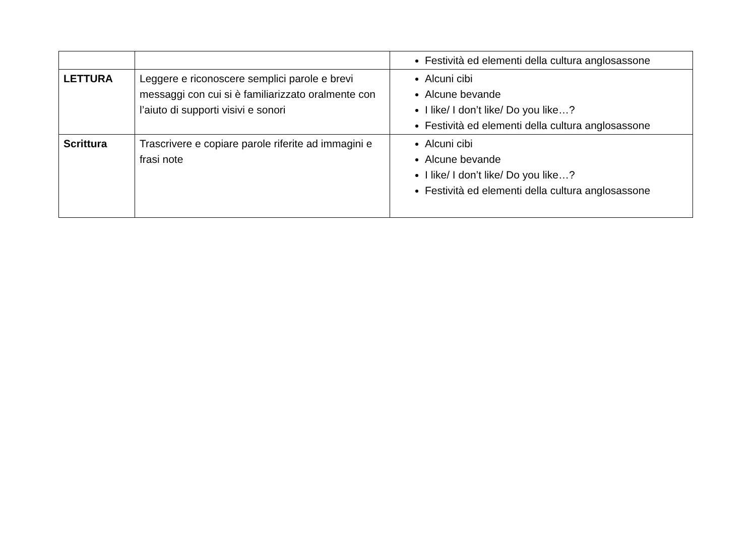| | | Festività ed elementi della cultura anglosassone |
| LETTURA | Leggere e riconoscere semplici parole e brevi messaggi con cui si è familiarizzato oralmente con l’aiuto di supporti visivi e sonori | Alcuni cibi Alcune bevande I like/ I don’t like/ Do you like…? Festività ed elementi della cultura anglosassone |
| Scrittura | Trascrivere e copiare parole riferite ad immagini e frasi note | Alcuni cibi Alcune bevande I like/ I don’t like/ Do you like…? Festività ed elementi della cultura anglosassone |